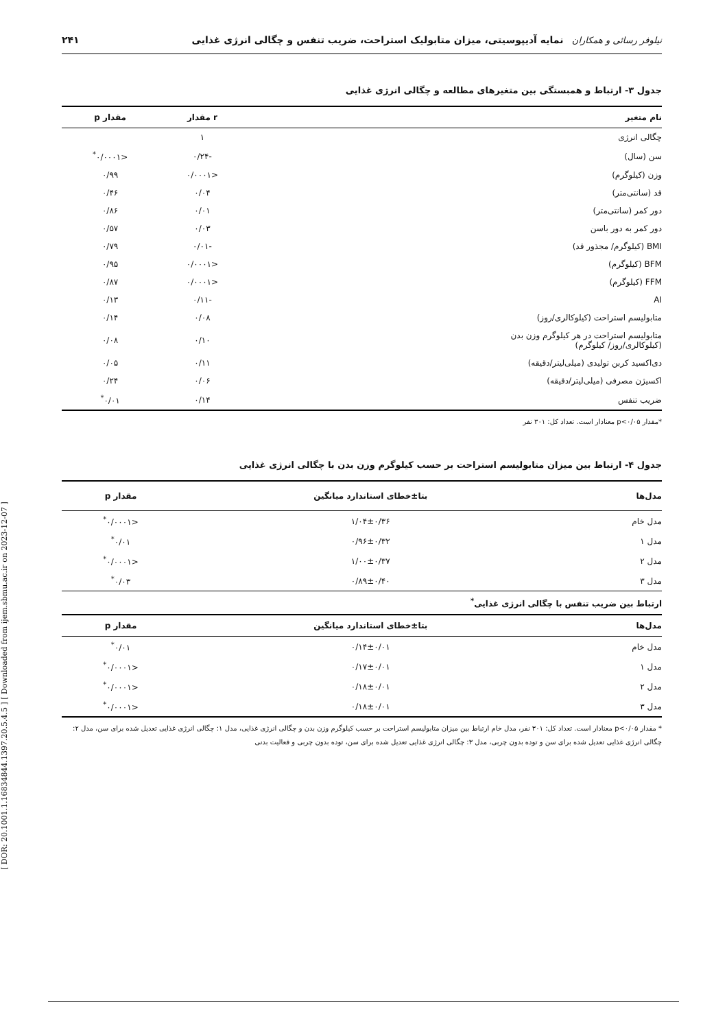[ DOR: 20.1001.1.16834844.1397.20.5.4.5 ] [ Downloaded from ijem.sbmu.ac.ir on 2023-12-07 ]
نیلوفر رسائی و همکاران نمایه آدیپوسیتی، میزان متابولیک استراحت، ضریب تنفس و چگالی انرژی غذایی ۲۴۱
جدول ۳- ارتباط و همبستگی بین متغیرهای مطالعه و چگالی انرژی غذایی
| نام متغیر | r مقدار | مقدار p |
| --- | --- | --- |
| چگالی انرژی | ۱ | |
| سن (سال) | -۰/۲۴ | <۰/۰۰۰۱<sup>*</sup> |
| وزن (کیلوگرم) | <۰/۰۰۰۱ | ۰/۹۹ |
| قد (سانتی‌متر) | ۰/۰۴ | ۰/۴۶ |
| دور کمر (سانتی‌متر) | ۰/۰۱ | ۰/۸۶ |
| دور کمر به دور باسن | ۰/۰۳ | ۰/۵۷ |
| BMI (کیلوگرم/ مجذور قد) | -۰/۰۱ | ۰/۷۹ |
| BFM (کیلوگرم) | <۰/۰۰۰۱ | ۰/۹۵ |
| FFM (کیلوگرم) | <۰/۰۰۰۱ | ۰/۸۷ |
| AI | -۰/۱۱ | ۰/۱۳ |
| متابولیسم استراحت (کیلوکالری/روز) | ۰/۰۸ | ۰/۱۴ |
| متابولیسم استراحت در هر کیلوگرم وزن بدن (کیلوکالری/روز/ کیلوگرم) | ۰/۱۰ | ۰/۰۸ |
| دی‌اکسید کربن تولیدی (میلی‌لیتر/دقیقه) | ۰/۱۱ | ۰/۰۵ |
| اکسیژن مصرفی (میلی‌لیتر/دقیقه) | ۰/۰۶ | ۰/۲۴ |
| ضریب تنفس | ۰/۱۴ | ۰/۰۱<sup>*</sup> |
*مقدار p<۰/۰۵ معنادار است. تعداد کل: ۳۰۱ نفر
جدول ۴- ارتباط بین میزان متابولیسم استراحت بر حسب کیلوگرم وزن بدن با چگالی انرژی غذایی
| مدل‌ها | بتا±خطای استاندارد میانگین | مقدار p |
| --- | --- | --- |
| مدل خام | ۱/۰۴±۰/۳۶ | <۰/۰۰۰۱<sup>*</sup> |
| مدل ۱ | ۰/۹۶±۰/۳۲ | ۰/۰۱<sup>*</sup> |
| مدل ۲ | ۱/۰۰±۰/۳۷ | <۰/۰۰۰۱<sup>*</sup> |
| مدل ۳ | ۰/۸۹±۰/۴۰ | ۰/۰۳<sup>*</sup> |
| ارتباط بین ضریب تنفس با چگالی انرژی غذایی<sup>*</sup> | | |
| مدل‌ها | بتا±خطای استاندارد میانگین | مقدار p |
| مدل خام | ۰/۱۴±۰/۰۱ | ۰/۰۱<sup>*</sup> |
| مدل ۱ | ۰/۱۷±۰/۰۱ | <۰/۰۰۰۱<sup>*</sup> |
| مدل ۲ | ۰/۱۸±۰/۰۱ | <۰/۰۰۰۱<sup>*</sup> |
| مدل ۳ | ۰/۱۸±۰/۰۱ | <۰/۰۰۰۱<sup>*</sup> |
* مقدار p<۰/۰۵ معنادار است. تعداد کل: ۳۰۱ نفر، مدل خام ارتباط بین میزان متابولیسم استراحت بر حسب کیلوگرم وزن بدن و چگالی انرژی غذایی، مدل ۱: چگالی انرژی غذایی تعدیل شده برای سن، مدل ۲: چگالی انرژی غذایی تعدیل شده برای سن و توده بدون چربی، مدل ۳: چگالی انرژی غذایی تعدیل شده برای سن، توده بدون چربی و فعالیت بدنی